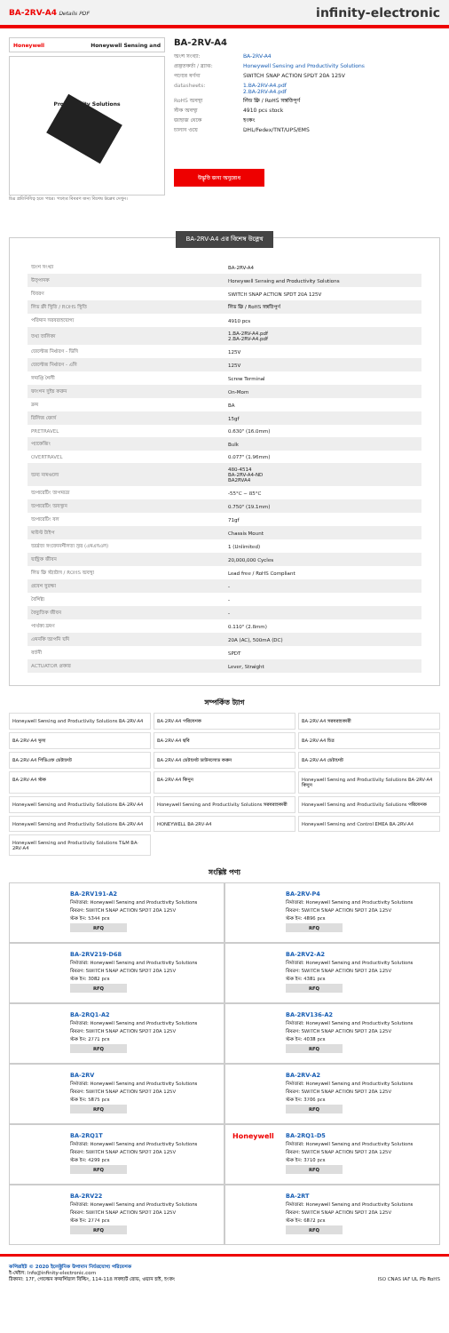BA-2RV-A4 Details PDF
infinity-electronic
Honeywell Honeywell Sensing and
Productivity Solutions
চিত্র প্রতিনিধিত্ব হতে পারে। পণ্যের বিবরণ জন্য বিশেষ উল্লেখ দেখুন।
BA-2RV-A4
অংশ সংখ্যা: BA-2RV-A4
প্রস্তুতকর্তা / ব্র্যান্ড: Honeywell Sensing and Productivity Solutions
পণ্যের বর্ণনা SWITCH SNAP ACTION SPDT 20A 125V
datasheets: 1.BA-2RV-A4.pdf
2.BA-2RV-A4.pdf
RoHS অবস্থা লিড ফ্রি / RoHS সঙ্গতিপূর্ণ
স্টক অবস্থা 4910 pcs stock
জাহাজ থেকে হংকং
চালান ওয়ে DHL/Fedex/TNT/UPS/EMS
উদ্ধৃতি জন্য অনুরোধ
BA-2RV-A4 এর বিশেষ উল্লেখ
| অংশ সংখ্যা | BA-2RV-A4 |
| উত্পাদক | Honeywell Sensing and Productivity Solutions |
| বিবরণ | SWITCH SNAP ACTION SPDT 20A 125V |
| লিড ফ্রী স্থিতি / ROHS স্থিতি | লিড ফ্রি / RoHS সঙ্গতিপূর্ণ |
| পরিমান সরবরাহযোগ্য | 4910 pcs |
| তথ্য তালিকা | 1.BA-2RV-A4.pdf 2.BA-2RV-A4.pdf |
| ভোল্টেজ নির্ধারণ - ডিসি | 125V |
| ভোল্টেজ নির্ধারণ - এসি | 125V |
| সমাপ্তি শৈলী | Screw Terminal |
| ফাংশন সুইচ করুন | On-Mom |
| ক্রম | BA |
| রিলিজ ফোর্স | 15gf |
| PRETRAVEL | 0.630" (16.0mm) |
| প্যাকেজিং | Bulk |
| OVERTRAVEL | 0.077" (1.96mm) |
| অন্য নামগুলো | 480-4514 BA-2RV-A4-ND BA2RVA4 |
| অপারেটিং তাপমাত্রা | -55°C ~ 85°C |
| অপারেটিং অবস্থান | 0.750" (19.1mm) |
| অপারেটিং বল | 71gf |
| মাউন্ট টাইপ | Chassis Mount |
| আর্দ্রতা সংবেদনশীলতা স্তর (এমএসএল) | 1 (Unlimited) |
| যান্ত্রিক জীবন | 20,000,000 Cycles |
| লিড ফ্রি স্ট্যাটাস / ROHS অবস্থা | Lead free / RoHS Compliant |
| প্রবেশ সুরক্ষা | - |
| বৈশিষ্ট্য | - |
| বৈদ্যুতিক জীবন | - |
| পার্থক্য ভ্রমণ | 0.110" (2.8mm) |
| এমনকি আপনি যদি | 20A (AC), 500mA (DC) |
| বর্তনী | SPDT |
| ACTUATOR প্রকার | Lever, Straight |
সম্পর্কিত ট্যাগ
Honeywell Sensing and Productivity Solutions BA-2RV-A4
BA-2RV-A4 পরিবেশক
BA-2RV-A4 সরবরাহকারী
BA-2RV-A4 মূল্য
BA-2RV-A4 ছবি
BA-2RV-A4 চিত্র
BA-2RV-A4 পিডিএফ ডেটাশেট
BA-2RV-A4 ডেটাশেট ডাউনলোড করুন
BA-2RV-A4 ডেটাশেট
BA-2RV-A4 স্টক
BA-2RV-A4 কিনুন
Honeywell Sensing and Productivity Solutions BA-2RV-A4 কিনুন
Honeywell Sensing and Productivity Solutions BA-2RV-A4
Honeywell Sensing and Productivity Solutions সরবরাহকারী
Honeywell Sensing and Productivity Solutions পরিবেশক
Honeywell Sensing and Productivity Solutions BA-2RV-A4
HONEYWELL BA-2RV-A4
Honeywell Sensing and Control EMEA BA-2RV-A4
Honeywell Sensing and Productivity Solutions T&M BA-2RV-A4
সংশ্লিষ্ট পণ্য
BA-2RV191-A2
নির্মাতারা: Honeywell Sensing and Productivity Solutions
বিবরণ: SWITCH SNAP ACTION SPDT 20A 125V
স্টক ইন: 5344 pcs
RFQ
BA-2RV-P4
নির্মাতারা: Honeywell Sensing and Productivity Solutions
বিবরণ: SWITCH SNAP ACTION SPDT 20A 125V
স্টক ইন: 4896 pcs
RFQ
BA-2RV219-D68
নির্মাতারা: Honeywell Sensing and Productivity Solutions
বিবরণ: SWITCH SNAP ACTION SPDT 20A 125V
স্টক ইন: 3082 pcs
RFQ
BA-2RV2-A2
নির্মাতারা: Honeywell Sensing and Productivity Solutions
বিবরণ: SWITCH SNAP ACTION SPDT 20A 125V
স্টক ইন: 4381 pcs
RFQ
BA-2RQ1-A2
নির্মাতারা: Honeywell Sensing and Productivity Solutions
বিবরণ: SWITCH SNAP ACTION SPDT 20A 125V
স্টক ইন: 2771 pcs
RFQ
BA-2RV136-A2
নির্মাতারা: Honeywell Sensing and Productivity Solutions
বিবরণ: SWITCH SNAP ACTION SPDT 20A 125V
স্টক ইন: 4038 pcs
RFQ
BA-2RV
নির্মাতারা: Honeywell Sensing and Productivity Solutions
বিবরণ: SWITCH SNAP ACTION SPDT 20A 125V
স্টক ইন: 5875 pcs
RFQ
BA-2RV-A2
নির্মাতারা: Honeywell Sensing and Productivity Solutions
বিবরণ: SWITCH SNAP ACTION SPDT 20A 125V
স্টক ইন: 3706 pcs
RFQ
BA-2RQ1T
নির্মাতারা: Honeywell Sensing and Productivity Solutions
বিবরণ: SWITCH SNAP ACTION SPDT 20A 125V
স্টক ইন: 4299 pcs
RFQ
Honeywell
BA-2RQ1-D5
নির্মাতারা: Honeywell Sensing and Productivity Solutions
বিবরণ: SWITCH SNAP ACTION SPDT 20A 125V
স্টক ইন: 3710 pcs
RFQ
BA-2RV22
নির্মাতারা: Honeywell Sensing and Productivity Solutions
বিবরণ: SWITCH SNAP ACTION SPDT 20A 125V
স্টক ইন: 2774 pcs
RFQ
BA-2RT
নির্মাতারা: Honeywell Sensing and Productivity Solutions
বিবরণ: SWITCH SNAP ACTION SPDT 20A 125V
স্টক ইন: 6872 pcs
RFQ
কপিরাইট © 2020 ইলেক্ট্রনিক উপাদান নির্ভরযোগ্য পরিবেশক
ই-মেইল: Info@infinity-electronic.com
ঠিকানা: 17F, গোল্ডেন কমার্শিয়াল বিল্ডিং, 114-118 লকহার্ট রোড, ওয়ান চাই, হংকং ISO CNAS IAF UL Pb RoHS